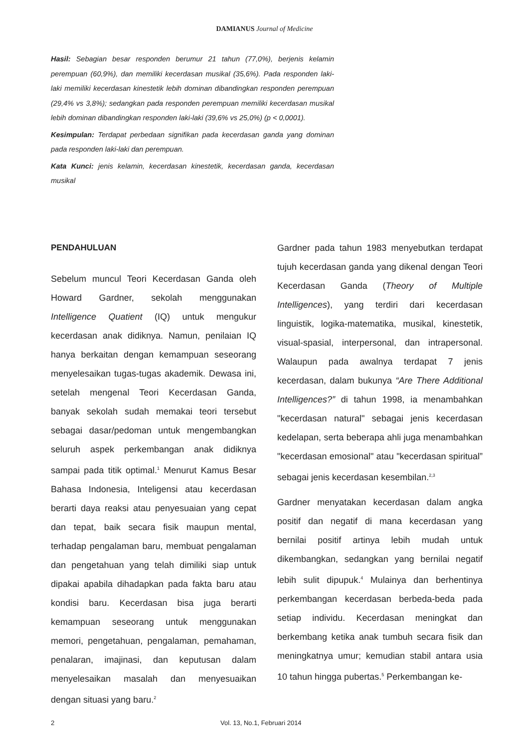DAMIANUS Journal of Medicine
Hasil: Sebagian besar responden berumur 21 tahun (77,0%), berjenis kelamin perempuan (60,9%), dan memiliki kecerdasan musikal (35,6%). Pada responden laki-laki memiliki kecerdasan kinestetik lebih dominan dibandingkan responden perempuan (29,4% vs 3,8%); sedangkan pada responden perempuan memiliki kecerdasan musikal lebih dominan dibandingkan responden laki-laki (39,6% vs 25,0%) (p < 0,0001).
Kesimpulan: Terdapat perbedaan signifikan pada kecerdasan ganda yang dominan pada responden laki-laki dan perempuan.
Kata Kunci: jenis kelamin, kecerdasan kinestetik, kecerdasan ganda, kecerdasan musikal
PENDAHULUAN
Sebelum muncul Teori Kecerdasan Ganda oleh Howard Gardner, sekolah menggunakan Intelligence Quatient (IQ) untuk mengukur kecerdasan anak didiknya. Namun, penilaian IQ hanya berkaitan dengan kemampuan seseorang menyelesaikan tugas-tugas akademik. Dewasa ini, setelah mengenal Teori Kecerdasan Ganda, banyak sekolah sudah memakai teori tersebut sebagai dasar/pedoman untuk mengembangkan seluruh aspek perkembangan anak didiknya sampai pada titik optimal.<sup>1</sup> Menurut Kamus Besar Bahasa Indonesia, Inteligensi atau kecerdasan berarti daya reaksi atau penyesuaian yang cepat dan tepat, baik secara fisik maupun mental, terhadap pengalaman baru, membuat pengalaman dan pengetahuan yang telah dimiliki siap untuk dipakai apabila dihadapkan pada fakta baru atau kondisi baru. Kecerdasan bisa juga berarti kemampuan seseorang untuk menggunakan memori, pengetahuan, pengalaman, pemahaman, penalaran, imajinasi, dan keputusan dalam menyelesaikan masalah dan menyesuaikan dengan situasi yang baru.<sup>2</sup>
Gardner pada tahun 1983 menyebutkan terdapat tujuh kecerdasan ganda yang dikenal dengan Teori Kecerdasan Ganda (Theory of Multiple Intelligences), yang terdiri dari kecerdasan linguistik, logika-matematika, musikal, kinestetik, visual-spasial, interpersonal, dan intrapersonal. Walaupun pada awalnya terdapat 7 jenis kecerdasan, dalam bukunya “Are There Additional Intelligences?” di tahun 1998, ia menambahkan "kecerdasan natural" sebagai jenis kecerdasan kedelapan, serta beberapa ahli juga menambahkan "kecerdasan emosional" atau "kecerdasan spiritual” sebagai jenis kecerdasan kesembilan.<sup>2,3</sup>
Gardner menyatakan kecerdasan dalam angka positif dan negatif di mana kecerdasan yang bernilai positif artinya lebih mudah untuk dikembangkan, sedangkan yang bernilai negatif lebih sulit dipupuk.<sup>4</sup> Mulainya dan berhentinya perkembangan kecerdasan berbeda-beda pada setiap individu. Kecerdasan meningkat dan berkembang ketika anak tumbuh secara fisik dan meningkatnya umur; kemudian stabil antara usia 10 tahun hingga pubertas.<sup>5</sup> Perkembangan ke-
2 Vol. 13, No.1, Februari 2014